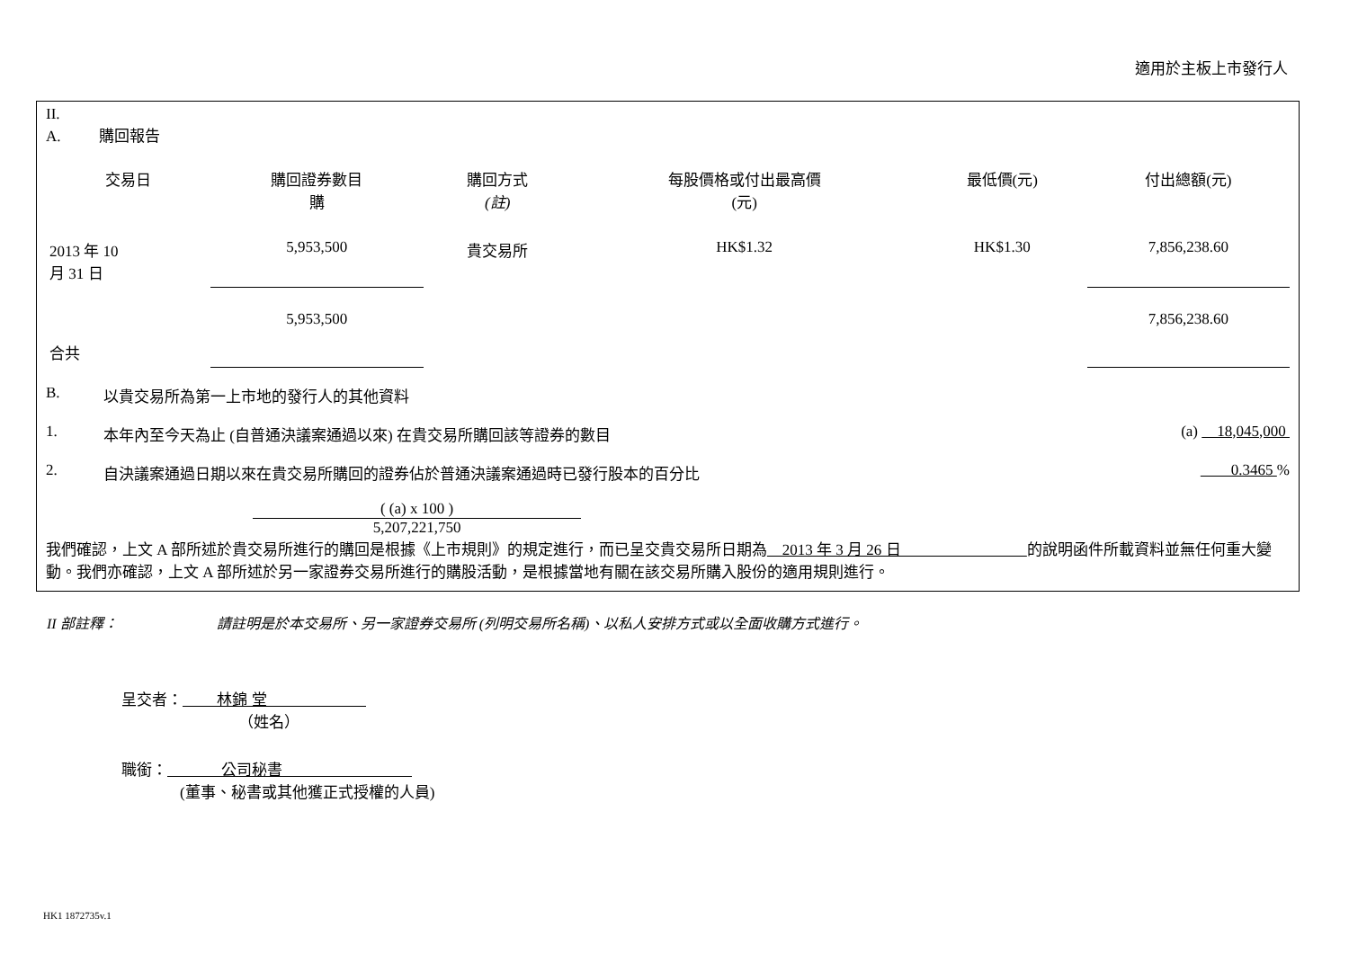適用於主板上市發行人
II.
A. 購回報告
| 交易日 | 購回證券數目 購 | 購回方式 (註) | 每股價格或付出最高價 (元) | 最低價(元) | 付出總額(元) |
| --- | --- | --- | --- | --- | --- |
| 2013 年 10 月 31 日 | 5,953,500 | 貴交易所 | HK$1.32 | HK$1.30 | 7,856,238.60 |
| 合共 | 5,953,500 | | | | 7,856,238.60 |
B. 以貴交易所為第一上市地的發行人的其他資料
1. 本年內至今天為止 (自普通決議案通過以來) 在貴交易所購回該等證券的數目 (a) 18,045,000
2. 自決議案通過日期以來在貴交易所購回的證券佔於普通決議案通過時已發行股本的百分比 0.3465 %
( (a) x 100 )
5,207,221,750
我們確認，上文 A 部所述於貴交易所進行的購回是根據《上市規則》的規定進行，而已呈交貴交易所日期為 2013 年 3 月 26 日 的說明函件所載資料並無任何重大變動。我們亦確認，上文 A 部所述於另一家證券交易所進行的購股活動，是根據當地有關在該交易所購入股份的適用規則進行。
II 部註釋： 請註明是於本交易所、另一家證券交易所 (列明交易所名稱)、以私人安排方式或以全面收購方式進行。
呈交者： 林錦 堂
（姓名）
職銜： 公司秘書
(董事、秘書或其他獲正式授權的人員)
HK1 1872735v.1